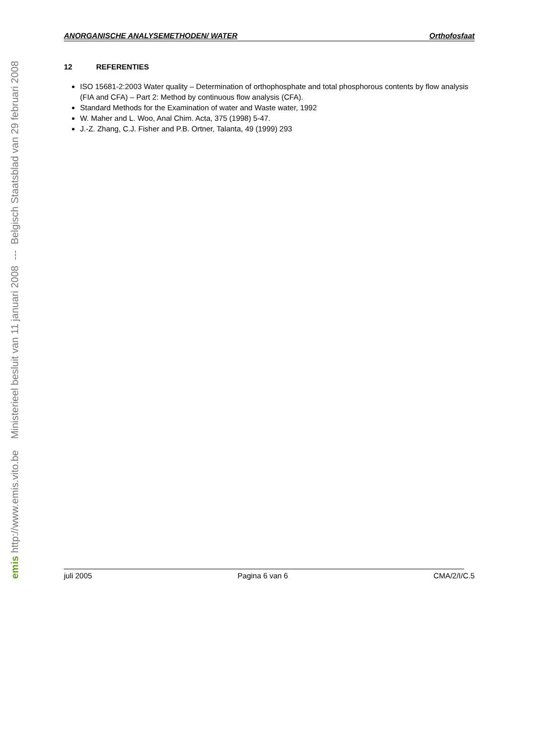emis http://www.emis.vito.be Ministerieel besluit van 11 januari 2008 --- Belgisch Staatsblad van 29 februari 2008
ANORGANISCHE ANALYSEMETHODEN/ WATER Orthofosfaat
12 REFERENTIES
ISO 15681-2:2003 Water quality – Determination of orthophosphate and total phosphorous contents by flow analysis (FIA and CFA) – Part 2: Method by continuous flow analysis (CFA).
Standard Methods for the Examination of water and Waste water, 1992
W. Maher and L. Woo, Anal Chim. Acta, 375 (1998) 5-47.
J.-Z. Zhang, C.J. Fisher and P.B. Ortner, Talanta, 49 (1999) 293
juli 2005 Pagina 6 van 6 CMA/2/I/C.5